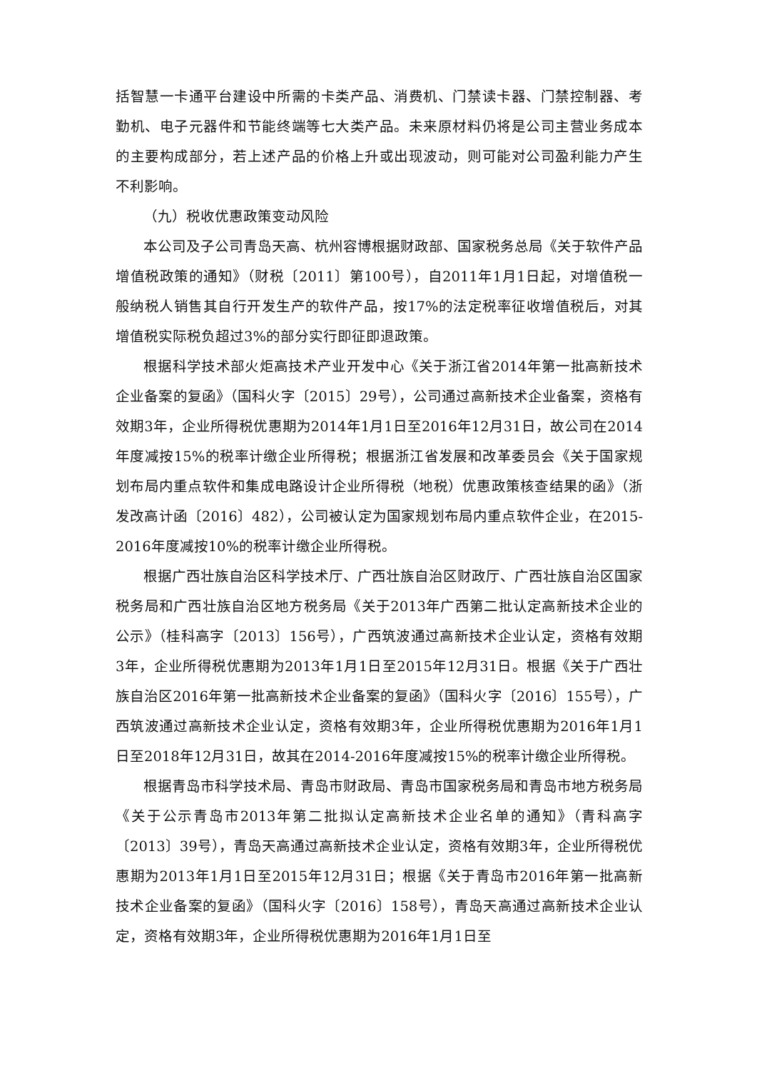括智慧一卡通平台建设中所需的卡类产品、消费机、门禁读卡器、门禁控制器、考勤机、电子元器件和节能终端等七大类产品。未来原材料仍将是公司主营业务成本的主要构成部分，若上述产品的价格上升或出现波动，则可能对公司盈利能力产生不利影响。
（九）税收优惠政策变动风险
本公司及子公司青岛天高、杭州容博根据财政部、国家税务总局《关于软件产品增值税政策的通知》（财税〔2011〕第100号），自2011年1月1日起，对增值税一般纳税人销售其自行开发生产的软件产品，按17%的法定税率征收增值税后，对其增值税实际税负超过3%的部分实行即征即退政策。
根据科学技术部火炬高技术产业开发中心《关于浙江省2014年第一批高新技术企业备案的复函》（国科火字〔2015〕29号），公司通过高新技术企业备案，资格有效期3年，企业所得税优惠期为2014年1月1日至2016年12月31日，故公司在2014年度减按15%的税率计缴企业所得税；根据浙江省发展和改革委员会《关于国家规划布局内重点软件和集成电路设计企业所得税（地税）优惠政策核查结果的函》（浙发改高计函〔2016〕482），公司被认定为国家规划布局内重点软件企业，在2015-2016年度减按10%的税率计缴企业所得税。
根据广西壮族自治区科学技术厅、广西壮族自治区财政厅、广西壮族自治区国家税务局和广西壮族自治区地方税务局《关于2013年广西第二批认定高新技术企业的公示》（桂科高字〔2013〕156号），广西筑波通过高新技术企业认定，资格有效期3年，企业所得税优惠期为2013年1月1日至2015年12月31日。根据《关于广西壮族自治区2016年第一批高新技术企业备案的复函》（国科火字〔2016〕155号），广西筑波通过高新技术企业认定，资格有效期3年，企业所得税优惠期为2016年1月1日至2018年12月31日，故其在2014-2016年度减按15%的税率计缴企业所得税。
根据青岛市科学技术局、青岛市财政局、青岛市国家税务局和青岛市地方税务局《关于公示青岛市2013年第二批拟认定高新技术企业名单的通知》（青科高字〔2013〕39号），青岛天高通过高新技术企业认定，资格有效期3年，企业所得税优惠期为2013年1月1日至2015年12月31日；根据《关于青岛市2016年第一批高新技术企业备案的复函》（国科火字〔2016〕158号），青岛天高通过高新技术企业认定，资格有效期3年，企业所得税优惠期为2016年1月1日至